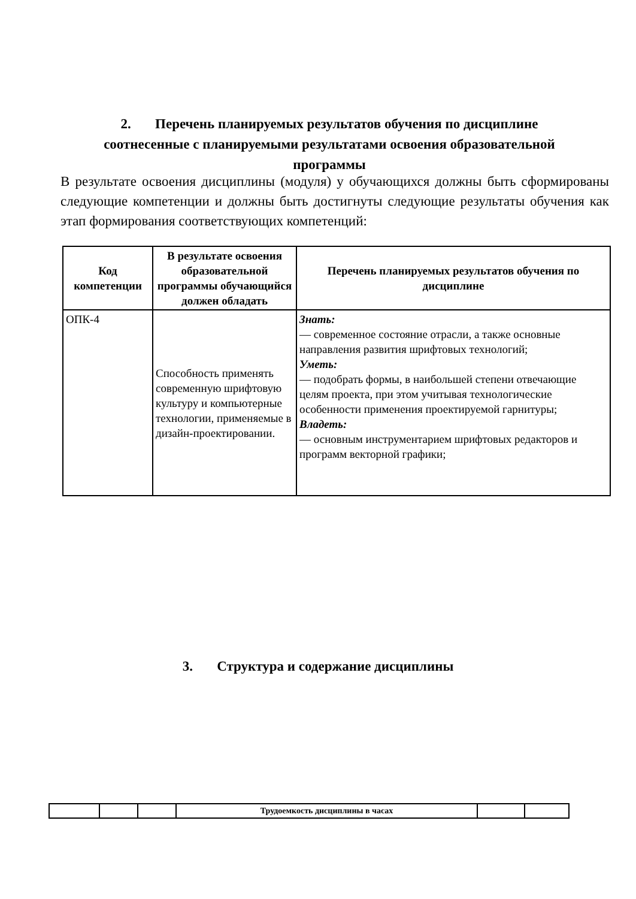2. Перечень планируемых результатов обучения по дисциплине соотнесенные с планируемыми результатами освоения образовательной программы
В результате освоения дисциплины (модуля) у обучающихся должны быть сформированы следующие компетенции и должны быть достигнуты следующие результаты обучения как этап формирования соответствующих компетенций:
| Код компетенции | В результате освоения образовательной программы обучающийся должен обладать | Перечень планируемых результатов обучения по дисциплине |
| --- | --- | --- |
| ОПК-4 | Способность применять современную шрифтовую культуру и компьютерные технологии, применяемые в дизайн-проектировании. | Знать: — современное состояние отрасли, а также основные направления развития шрифтовых технологий; Уметь: — подобрать формы, в наибольшей степени отвечающие целям проекта, при этом учитывая технологические особенности применения проектируемой гарнитуры; Владеть: — основным инструментарием шрифтовых редакторов и программ векторной графики; |
3. Структура и содержание дисциплины
| | | | Трудоемкость дисциплины в часах | | |